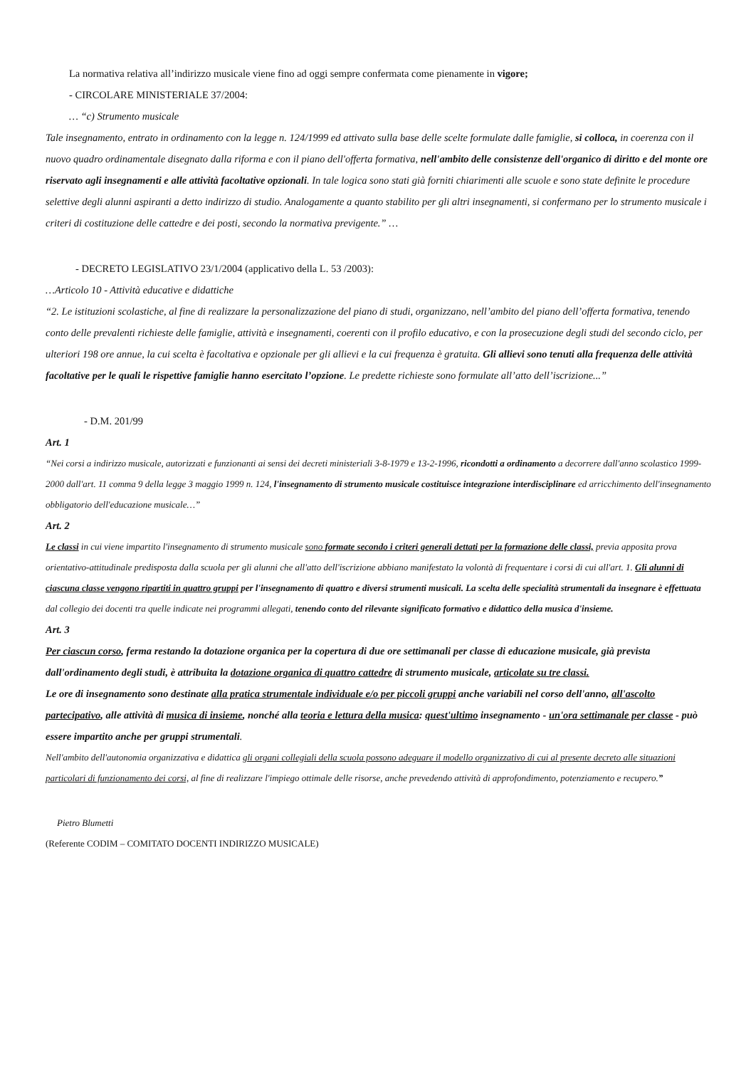La normativa relativa all’indirizzo musicale viene fino ad oggi sempre confermata come pienamente in vigore;
- CIRCOLARE MINISTERIALE 37/2004:
… “c) Strumento musicale
Tale insegnamento, entrato in ordinamento con la legge n. 124/1999 ed attivato sulla base delle scelte formulate dalle famiglie, si colloca, in coerenza con il nuovo quadro ordinamentale disegnato dalla riforma e con il piano dell'offerta formativa, nell'ambito delle consistenze dell'organico di diritto e del monte ore riservato agli insegnamenti e alle attività facoltative opzionali. In tale logica sono stati già forniti chiarimenti alle scuole e sono state definite le procedure selettive degli alunni aspiranti a detto indirizzo di studio. Analogamente a quanto stabilito per gli altri insegnamenti, si confermano per lo strumento musicale i criteri di costituzione delle cattedre e dei posti, secondo la normativa previgente.” …
- DECRETO LEGISLATIVO 23/1/2004 (applicativo della L. 53 /2003):
…Articolo 10 - Attività educative e didattiche
“2. Le istituzioni scolastiche, al fine di realizzare la personalizzazione del piano di studi, organizzano, nell’ambito del piano dell’offerta formativa, tenendo conto delle prevalenti richieste delle famiglie, attività e insegnamenti, coerenti con il profilo educativo, e con la prosecuzione degli studi del secondo ciclo, per ulteriori 198 ore annue, la cui scelta è facoltativa e opzionale per gli allievi e la cui frequenza è gratuita. Gli allievi sono tenuti alla frequenza delle attività facoltative per le quali le rispettive famiglie hanno esercitato l’opzione. Le predette richieste sono formulate all’atto dell’iscrizione...”
- D.M. 201/99
Art. 1
“Nei corsi a indirizzo musicale, autorizzati e funzionanti ai sensi dei decreti ministeriali 3-8-1979 e 13-2-1996, ricondotti a ordinamento a decorrere dall'anno scolastico 1999-2000 dall'art. 11 comma 9 della legge 3 maggio 1999 n. 124, l'insegnamento di strumento musicale costituisce integrazione interdisciplinare ed arricchimento dell'insegnamento obbligatorio dell'educazione musicale…”
Art. 2
Le classi in cui viene impartito l'insegnamento di strumento musicale sono formate secondo i criteri generali dettati per la formazione delle classi, previa apposita prova orientativo-attitudinale predisposta dalla scuola per gli alunni che all'atto dell'iscrizione abbiano manifestato la volontà di frequentare i corsi di cui all'art. 1. Gli alunni di ciascuna classe vengono ripartiti in quattro gruppi per l'insegnamento di quattro e diversi strumenti musicali. La scelta delle specialità strumentali da insegnare è effettuata dal collegio dei docenti tra quelle indicate nei programmi allegati, tenendo conto del rilevante significato formativo e didattico della musica d'insieme.
Art. 3
Per ciascun corso, ferma restando la dotazione organica per la copertura di due ore settimanali per classe di educazione musicale, già prevista dall'ordinamento degli studi, è attribuita la dotazione organica di quattro cattedre di strumento musicale, articolate su tre classi.
Le ore di insegnamento sono destinate alla pratica strumentale individuale e/o per piccoli gruppi anche variabili nel corso dell'anno, all'ascolto partecipativo, alle attività di musica di insieme, nonché alla teoria e lettura della musica: quest'ultimo insegnamento - un'ora settimanale per classe - può essere impartito anche per gruppi strumentali.
Nell'ambito dell'autonomia organizzativa e didattica gli organi collegiali della scuola possono adeguare il modello organizzativo di cui al presente decreto alle situazioni particolari di funzionamento dei corsi, al fine di realizzare l'impiego ottimale delle risorse, anche prevedendo attività di approfondimento, potenziamento e recupero.”
Pietro Blumetti
(Referente CODIM – COMITATO DOCENTI INDIRIZZO MUSICALE)